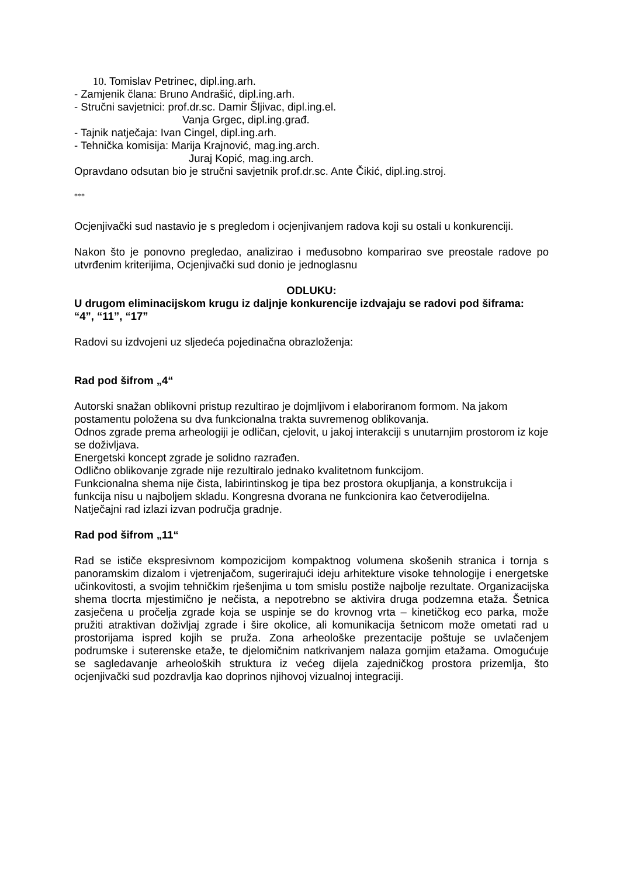10. Tomislav Petrinec, dipl.ing.arh.
- Zamjenik člana: Bruno Andrašić, dipl.ing.arh.
- Stručni savjetnici: prof.dr.sc. Damir Šljivac, dipl.ing.el.
Vanja Grgec, dipl.ing.građ.
- Tajnik natječaja: Ivan Cingel, dipl.ing.arh.
- Tehnička komisija: Marija Krajnović, mag.ing.arch.
Juraj Kopić, mag.ing.arch.
Opravdano odsutan bio je stručni savjetnik prof.dr.sc. Ante Čikić, dipl.ing.stroj.
***
Ocjenjivački sud nastavio je s pregledom i ocjenjivanjem radova koji su ostali u konkurenciji.
Nakon što je ponovno pregledao, analizirao i međusobno komparirao sve preostale radove po utvrđenim kriterijima, Ocjenjivački sud donio je jednoglasnu
ODLUKU:
U drugom eliminacijskom krugu iz daljnje konkurencije izdvajaju se radovi pod šiframa:
“4”, “11”, “17”
Radovi su izdvojeni uz sljedeća pojedinačna obrazloženja:
Rad pod šifrom „4“
Autorski snažan oblikovni pristup rezultirao je dojmljivom i elaboriranom formom. Na jakom postamentu položena su dva funkcionalna trakta suvremenog oblikovanja.
Odnos zgrade prema arheologiji je odličan, cjelovit, u jakoj interakciji s unutarnjim prostorom iz koje se doživljava.
Energetski koncept zgrade je solidno razrađen.
Odlično oblikovanje zgrade nije rezultiralo jednako kvalitetnom funkcijom.
Funkcionalna shema nije čista, labirintinskog je tipa bez prostora okupljanja, a konstrukcija i funkcija nisu u najboljem skladu. Kongresna dvorana ne funkcionira kao četverodijelna.
Natječajni rad izlazi izvan područja gradnje.
Rad pod šifrom „11“
Rad se ističe ekspresivnom kompozicijom kompaktnog volumena skošenih stranica i tornja s panoramskim dizalom i vjetrenjačom, sugerirajući ideju arhitekture visoke tehnologije i energetske učinkovitosti, a svojim tehničkim rješenjima u tom smislu postiže najbolje rezultate. Organizacijska shema tlocrta mjestimično je nečista, a nepotrebno se aktivira druga podzemna etaža. Šetnica zasječena u pročelja zgrade koja se uspinje se do krovnog vrta – kinetičkog eco parka, može pružiti atraktivan doživljaj zgrade i šire okolice, ali komunikacija šetnicom može ometati rad u prostorijama ispred kojih se pruža. Zona arheološke prezentacije poštuje se uvlačenjem podrumske i suterenske etaže, te djelomičnim natkrivanjem nalaza gornjim etažama. Omogućuje se sagledavanje arheoloških struktura iz većeg dijela zajedničkog prostora prizemlja, što ocjenjivački sud pozdravlja kao doprinos njihovoj vizualnoj integraciji.